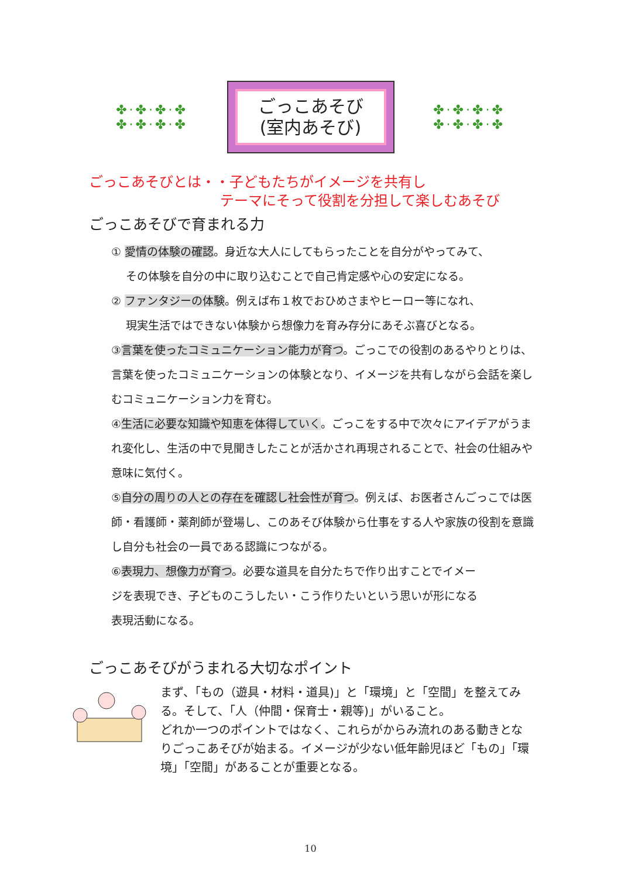✤·✤·✤·✤ ✤·✤·✤·✤
ごっこあそび
(室内あそび)
✤·✤·✤·✤ ✤·✤·✤·✤
ごっこあそびとは・・子どもたちがイメージを共有し
テーマにそって役割を分担して楽しむあそび
ごっこあそびで育まれる力
① 愛情の体験の確認。身近な大人にしてもらったことを自分がやってみて、
　 その体験を自分の中に取り込むことで自己肯定感や心の安定になる。
② ファンタジーの体験。例えば布１枚でおひめさまやヒーロー等になれ、
　 現実生活ではできない体験から想像力を育み存分にあそぶ喜びとなる。
③言葉を使ったコミュニケーション能力が育つ。ごっこでの役割のあるやりとりは、言葉を使ったコミュニケーションの体験となり、イメージを共有しながら会話を楽しむコミュニケーション力を育む。
④生活に必要な知識や知恵を体得していく。ごっこをする中で次々にアイデアがうまれ変化し、生活の中で見聞きしたことが活かされ再現されることで、社会の仕組みや意味に気付く。
⑤自分の周りの人との存在を確認し社会性が育つ。例えば、お医者さんごっこでは医師・看護師・薬剤師が登場し、このあそび体験から仕事をする人や家族の役割を意識し自分も社会の一員である認識につながる。
⑥表現力、想像力が育つ。必要な道具を自分たちで作り出すことでイメージを表現でき、子どものこうしたい・こう作りたいという思いが形になる表現活動になる。
ごっこあそびがうまれる大切なポイント
まず、「もの（遊具・材料・道具)」と「環境」と「空間」を整えてみる。そして、「人（仲間・保育士・親等)」がいること。
どれか一つのポイントではなく、これらがからみ流れのある動きとなりごっこあそびが始まる。イメージが少ない低年齢児ほど「もの」「環境」「空間」があることが重要となる。
10